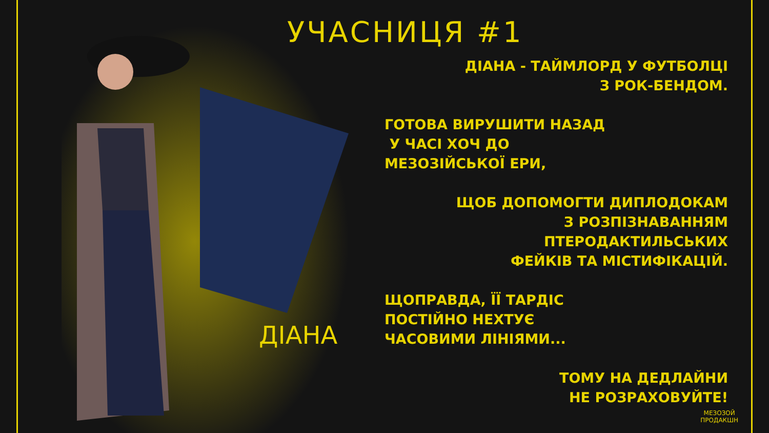УЧАСНИЦЯ #1
ДІАНА
ДІАНА - ТАЙМЛОРД У ФУТБОЛЦІ
З РОК-БЕНДОМ.
ГОТОВА ВИРУШИТИ НАЗАД
У ЧАСІ ХОЧ ДО
МЕЗОЗІЙСЬКОЇ ЕРИ,
ЩОБ ДОПОМОГТИ ДИПЛОДОКАМ
З РОЗПІЗНАВАННЯМ
ПТЕРОДАКТИЛЬСЬКИХ
ФЕЙКІВ ТА МІСТИФІКАЦІЙ.
ЩОПРАВДА, ЇЇ ТАРДІС
ПОСТІЙНО НЕХТУЄ
ЧАСОВИМИ ЛІНІЯМИ...
ТОМУ НА ДЕДЛАЙНИ
НЕ РОЗРАХОВУЙТЕ!
МЕЗОЗОЙ
ПРОДАКШН